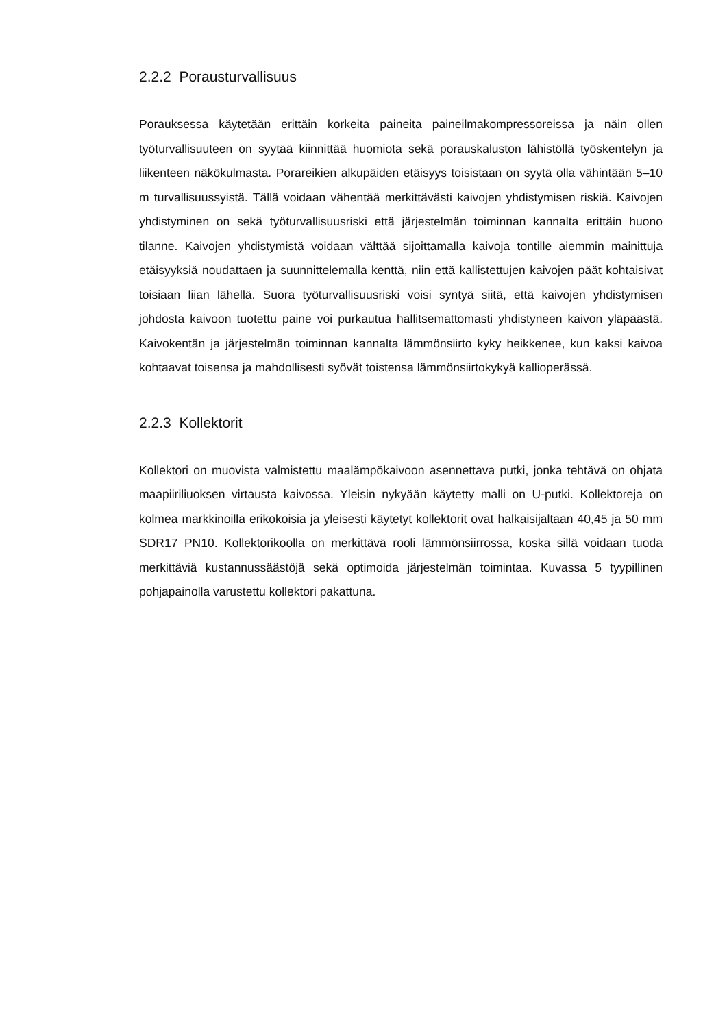2.2.2 Porausturvallisuus
Porauksessa käytetään erittäin korkeita paineita paineilmakompressoreissa ja näin ollen työturvallisuuteen on syytää kiinnittää huomiota sekä porauskaluston lähistöllä työskentelyn ja liikenteen näkökulmasta. Porareikien alkupäiden etäisyys toisistaan on syytä olla vähintään 5–10 m turvallisuussyistä. Tällä voidaan vähentää merkittävästi kaivojen yhdistymisen riskiä. Kaivojen yhdistyminen on sekä työturvallisuusriski että järjestelmän toiminnan kannalta erittäin huono tilanne. Kaivojen yhdistymistä voidaan välttää sijoittamalla kaivoja tontille aiemmin mainittuja etäisyyksiä noudattaen ja suunnittelemalla kenttä, niin että kallistettujen kaivojen päät kohtaisivat toisiaan liian lähellä. Suora työturvallisuusriski voisi syntyä siitä, että kaivojen yhdistymisen johdosta kaivoon tuotettu paine voi purkautua hallitsemattomasti yhdistyneen kaivon yläpäästä. Kaivokentän ja järjestelmän toiminnan kannalta lämmönsiirto kyky heikkenee, kun kaksi kaivoa kohtaavat toisensa ja mahdollisesti syövät toistensa lämmönsiirtokykyä kallioperässä.
2.2.3 Kollektorit
Kollektori on muovista valmistettu maalämpökaivoon asennettava putki, jonka tehtävä on ohjata maapiiriliuoksen virtausta kaivossa. Yleisin nykyään käytetty malli on U-putki. Kollektoreja on kolmea markkinoilla erikokoisia ja yleisesti käytetyt kollektorit ovat halkaisijaltaan 40,45 ja 50 mm SDR17 PN10. Kollektorikoolla on merkittävä rooli lämmönsiirrossa, koska sillä voidaan tuoda merkittäviä kustannussäästöjä sekä optimoida järjestelmän toimintaa. Kuvassa 5 tyypillinen pohjapainolla varustettu kollektori pakattuna.